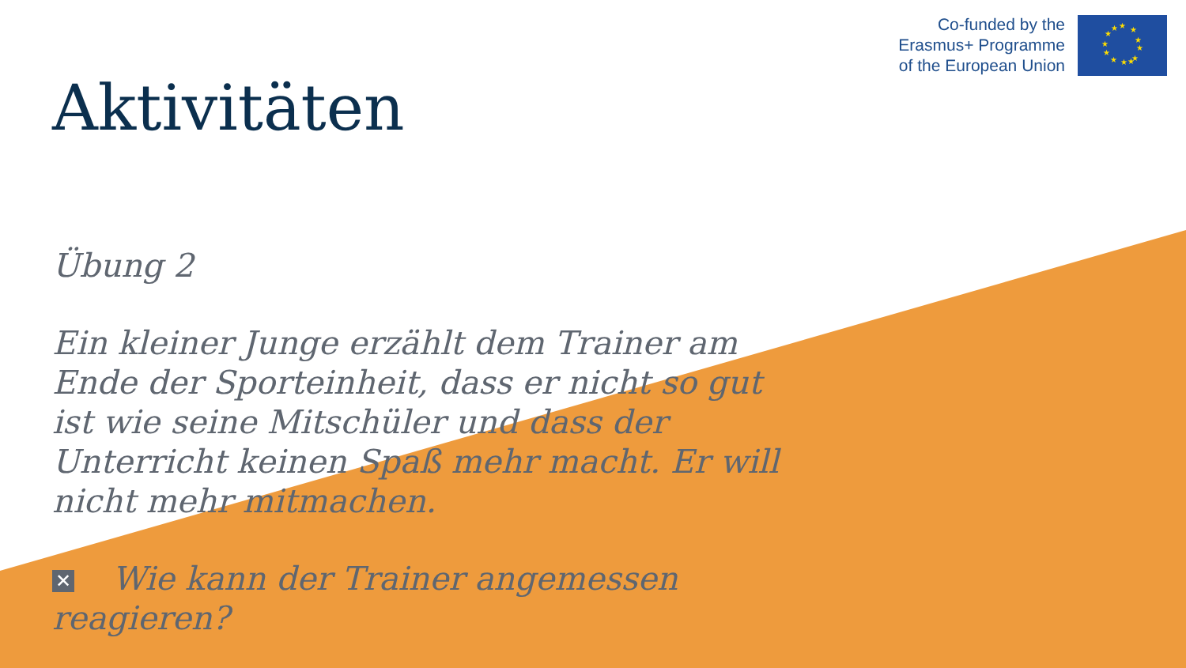Co-funded by the
Erasmus+ Programme
of the European Union
★
★
★
★
★
★
★
★
★
★
★
★
Aktivitäten
Übung 2
Ein kleiner Junge erzählt dem Trainer am Ende der Sporteinheit, dass er nicht so gut ist wie seine Mitschüler und dass der Unterricht keinen Spaß mehr macht. Er will nicht mehr mitmachen.
✕ Wie kann der Trainer angemessen reagieren?